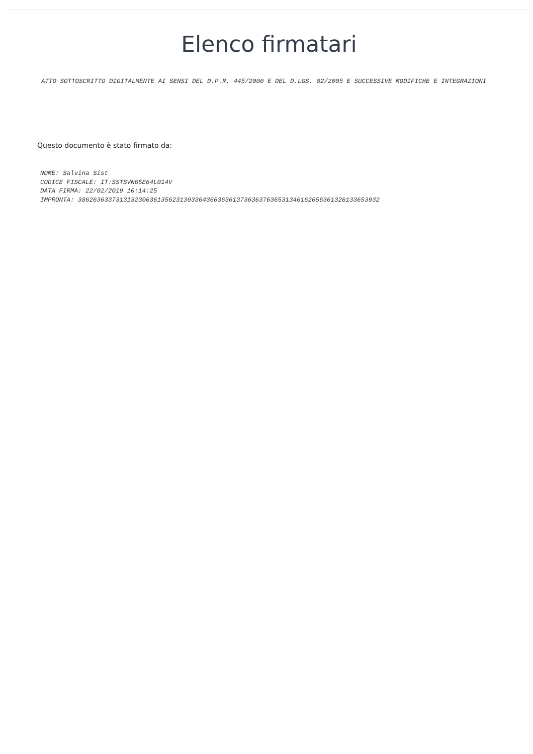Elenco firmatari
ATTO SOTTOSCRITTO DIGITALMENTE AI SENSI DEL D.P.R. 445/2000 E DEL D.LGS. 82/2005 E SUCCESSIVE MODIFICHE E INTEGRAZIONI
Questo documento è stato firmato da:
NOME: Salvina Sist
CODICE FISCALE: IT:SSTSVN65E64L014V
DATA FIRMA: 22/02/2019 10:14:25
IMPRONTA: 38626363373131323063613562313933643663636137363637636531346162656361326133653932